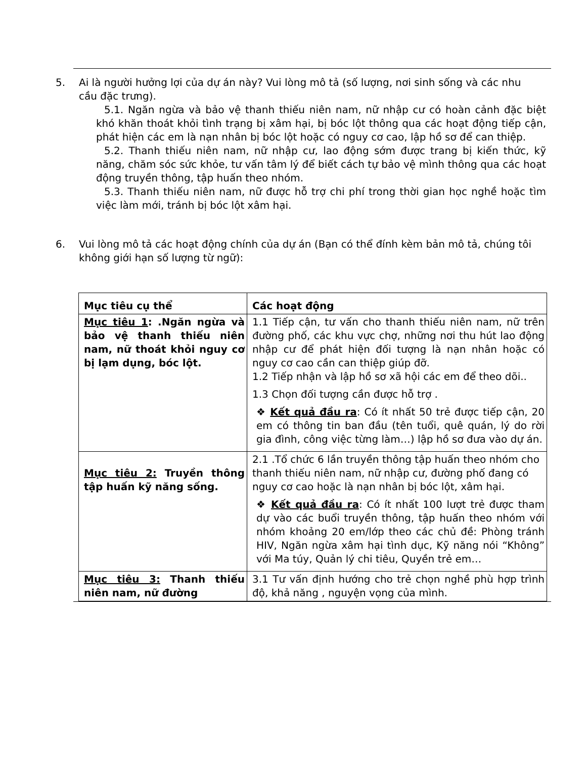5. Ai là người hưởng lợi của dự án này? Vui lòng mô tả (số lượng, nơi sinh sống và các nhu cầu đặc trưng).
5.1. Ngăn ngừa và bảo vệ thanh thiếu niên nam, nữ nhập cư có hoàn cảnh đặc biệt khó khăn thoát khỏi tình trạng bị xâm hại, bị bóc lột thông qua các hoạt động tiếp cận, phát hiện các em là nạn nhân bị bóc lột hoặc có nguy cơ cao, lập hồ sơ để can thiệp.
5.2. Thanh thiếu niên nam, nữ nhập cư, lao động sớm được trang bị kiến thức, kỹ năng, chăm sóc sức khỏe, tư vấn tâm lý để biết cách tự bảo vệ mình thông qua các hoạt động truyền thông, tập huấn theo nhóm.
5.3. Thanh thiếu niên nam, nữ được hỗ trợ chi phí trong thời gian học nghề hoặc tìm việc làm mới, tránh bị bóc lột xâm hại.
6. Vui lòng mô tả các hoạt động chính của dự án (Bạn có thể đính kèm bản mô tả, chúng tôi không giới hạn số lượng từ ngữ):
| Mục tiêu cụ thể | Các hoạt động |
| --- | --- |
| Mục tiêu 1 : .Ngăn ngừa và bảo vệ thanh thiếu niên nam, nữ thoát khỏi nguy cơ bị lạm dụng, bóc lột. | 1.1 Tiếp cận, tư vấn cho thanh thiếu niên nam, nữ trên đường phố, các khu vực chợ, những nơi thu hút lao động nhập cư để phát hiện đối tượng là nạn nhân hoặc có nguy cơ cao cần can thiệp giúp đỡ. 1.2 Tiếp nhận và lập hồ sơ xã hội các em để theo dõi.. 1.3 Chọn đối tượng cần được hỗ trợ . ❖ Kết quả đầu ra : Có ít nhất 50 trẻ được tiếp cận, 20 em có thông tin ban đầu (tên tuổi, quê quán, lý do rời gia đình, công việc từng làm…) lập hồ sơ đưa vào dự án. |
| Mục tiêu 2: Truyền thông tập huấn kỹ năng sống. | 2.1 .Tổ chức 6 lần truyền thông tập huấn theo nhóm cho thanh thiếu niên nam, nữ nhập cư, đường phố đang có nguy cơ cao hoặc là nạn nhân bị bóc lột, xâm hại. ❖ Kết quả đầu ra : Có ít nhất 100 lượt trẻ được tham dự vào các buổi truyền thông, tập huấn theo nhóm với nhóm khoảng 20 em/lớp theo các chủ đề: Phòng tránh HIV, Ngăn ngừa xâm hại tình dục, Kỹ năng nói “Không” với Ma túy, Quản lý chi tiêu, Quyền trẻ em… |
| Mục tiêu 3: Thanh thiếu niên nam, nữ đường | 3.1 Tư vấn định hướng cho trẻ chọn nghề phù hợp trình độ, khả năng , nguyện vọng của mình. |